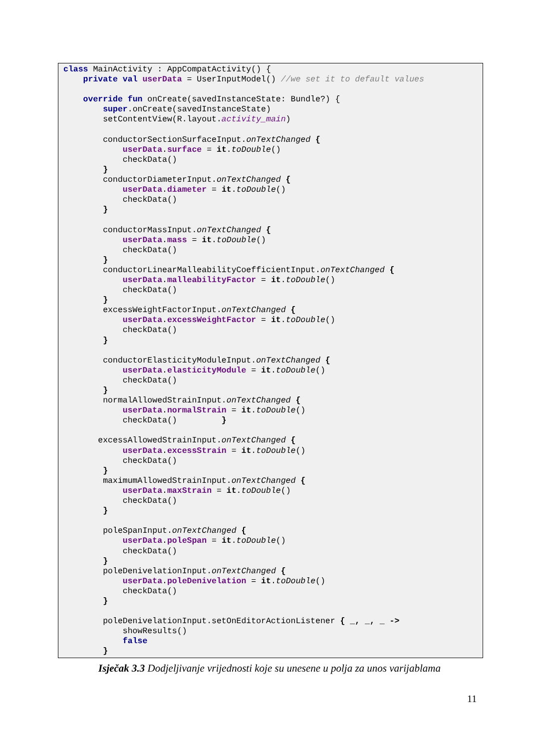class MainActivity : AppCompatActivity() {
    private val userData = UserInputModel() //we set it to default values

    override fun onCreate(savedInstanceState: Bundle?) {
        super.onCreate(savedInstanceState)
        setContentView(R.layout.activity_main)

        conductorSectionSurfaceInput.onTextChanged {
            userData.surface = it.toDouble()
            checkData()
        }
        conductorDiameterInput.onTextChanged {
            userData.diameter = it.toDouble()
            checkData()
        }

        conductorMassInput.onTextChanged {
            userData.mass = it.toDouble()
            checkData()
        }
        conductorLinearMalleabilityCoefficientInput.onTextChanged {
            userData.malleabilityFactor = it.toDouble()
            checkData()
        }
        excessWeightFactorInput.onTextChanged {
            userData.excessWeightFactor = it.toDouble()
            checkData()
        }

        conductorElasticityModuleInput.onTextChanged {
            userData.elasticityModule = it.toDouble()
            checkData()
        }
        normalAllowedStrainInput.onTextChanged {
            userData.normalStrain = it.toDouble()
            checkData()         }

       excessAllowedStrainInput.onTextChanged {
            userData.excessStrain = it.toDouble()
            checkData()
        }
        maximumAllowedStrainInput.onTextChanged {
            userData.maxStrain = it.toDouble()
            checkData()
        }

        poleSpanInput.onTextChanged {
            userData.poleSpan = it.toDouble()
            checkData()
        }
        poleDenivelationInput.onTextChanged {
            userData.poleDenivelation = it.toDouble()
            checkData()
        }

        poleDenivelationInput.setOnEditorActionListener { _, _, _ ->
            showResults()
            false
        }
Isječak 3.3 Dodjeljivanje vrijednosti koje su unesene u polja za unos varijablama
11